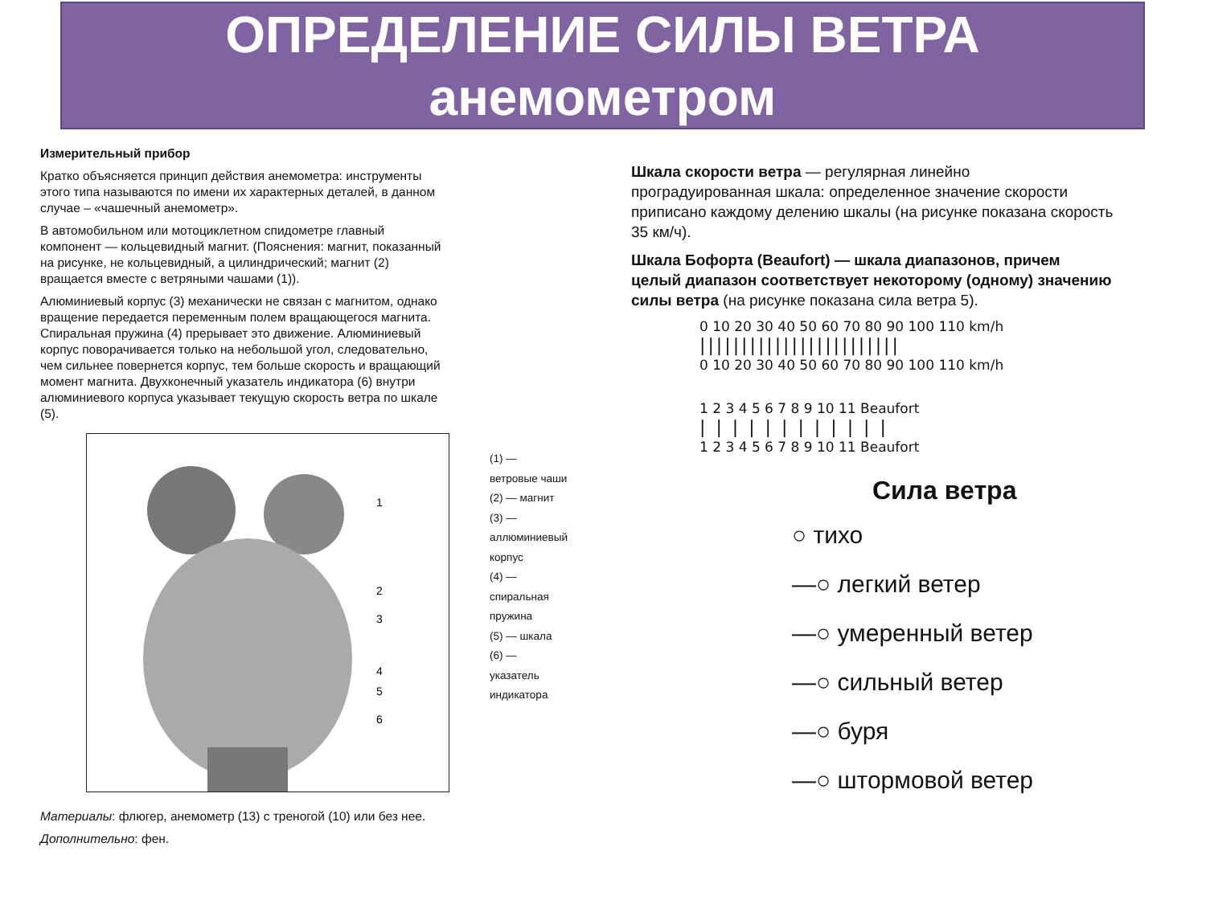ОПРЕДЕЛЕНИЕ СИЛЫ ВЕТРА
анемометром
Измерительный прибор
Кратко объясняется принцип действия анемометра: инструменты этого типа называются по имени их характерных деталей, в данном случае – «чашечный анемометр».
В автомобильном или мотоциклетном спидометре главный компонент — кольцевидный магнит. (Пояснения: магнит, показанный на рисунке, не кольцевидный, а цилиндрический; магнит (2) вращается вместе с ветряными чашами (1)).
Алюминиевый корпус (3) механически не связан с магнитом, однако вращение передается переменным полем вращающегося магнита. Спиральная пружина (4) прерывает это движение. Алюминиевый корпус поворачивается только на небольшой угол, следовательно, чем сильнее повернется корпус, тем больше скорость и вращающий момент магнита. Двухконечный указатель индикатора (6) внутри алюминиевого корпуса указывает текущую скорость ветра по шкале (5).
1
2
3
4
5
6
(1) — ветровые чаши
(2) — магнит
(3) — аллюминиевый корпус
(4) — спиральная пружина
(5) — шкала
(6) — указатель индикатора
Материалы: флюгер, анемометр (13) с треногой (10) или без нее.
Дополнительно: фен.
Шкала скорости ветра — регулярная линейно проградуированная шкала: определенное значение скорости приписано каждому делению шкалы (на рисунке показана скорость 35 км/ч).
Шкала Бофорта (Beaufort) — шкала диапазонов, причем целый диапазон соответствует некоторому (одному) значению силы ветра (на рисунке показана сила ветра 5).
0 10 20 30 40 50 60 70 80 90 100 110 km/h
||||||||||||||||||||||||
0 10 20 30 40 50 60 70 80 90 100 110 km/h
1 2 3 4 5 6 7 8 9 10 11 Beaufort
| | | | | | | | | | | |
1 2 3 4 5 6 7 8 9 10 11 Beaufort
Сила ветра
○ тихо
—○ легкий ветер
—○ умеренный ветер
—○ сильный ветер
—○ буря
—○ штормовой ветер